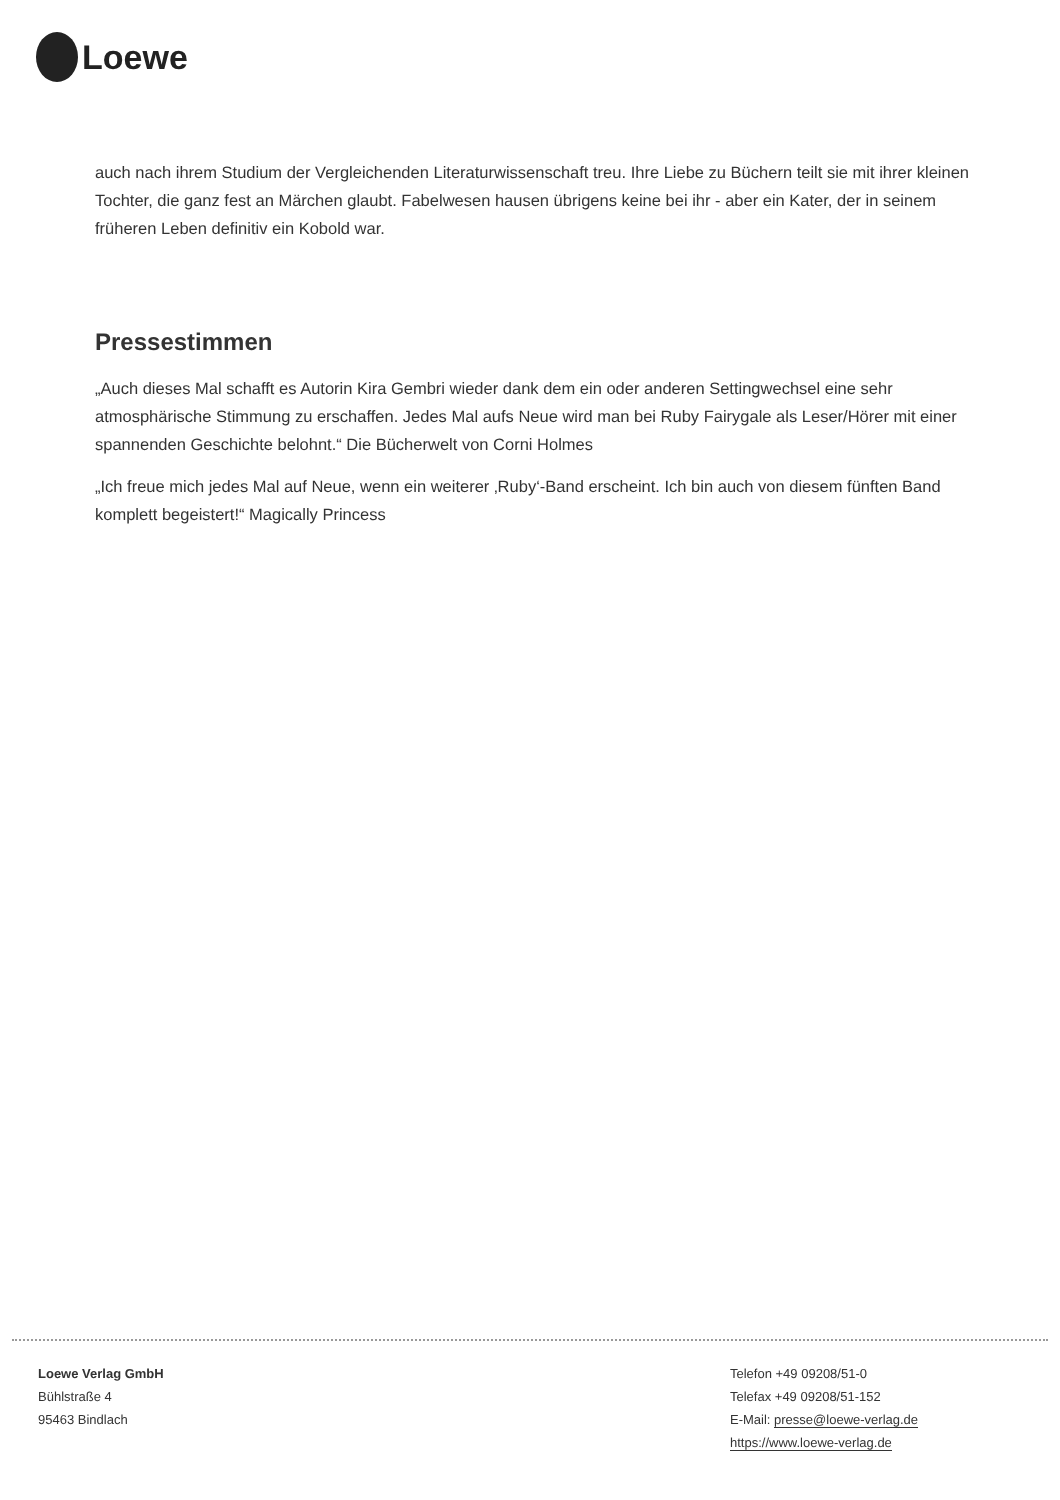Loewe
auch nach ihrem Studium der Vergleichenden Literaturwissenschaft treu. Ihre Liebe zu Büchern teilt sie mit ihrer kleinen Tochter, die ganz fest an Märchen glaubt. Fabelwesen hausen übrigens keine bei ihr - aber ein Kater, der in seinem früheren Leben definitiv ein Kobold war.
Pressestimmen
„Auch dieses Mal schafft es Autorin Kira Gembri wieder dank dem ein oder anderen Settingwechsel eine sehr atmosphärische Stimmung zu erschaffen. Jedes Mal aufs Neue wird man bei Ruby Fairygale als Leser/Hörer mit einer spannenden Geschichte belohnt.“ Die Bücherwelt von Corni Holmes
„Ich freue mich jedes Mal auf Neue, wenn ein weiterer ‚Ruby‘-Band erscheint. Ich bin auch von diesem fünften Band komplett begeistert!“ Magically Princess
Loewe Verlag GmbH
Bühlstraße 4
95463 Bindlach
Telefon +49 09208/51-0
Telefax +49 09208/51-152
E-Mail: presse@loewe-verlag.de
https://www.loewe-verlag.de